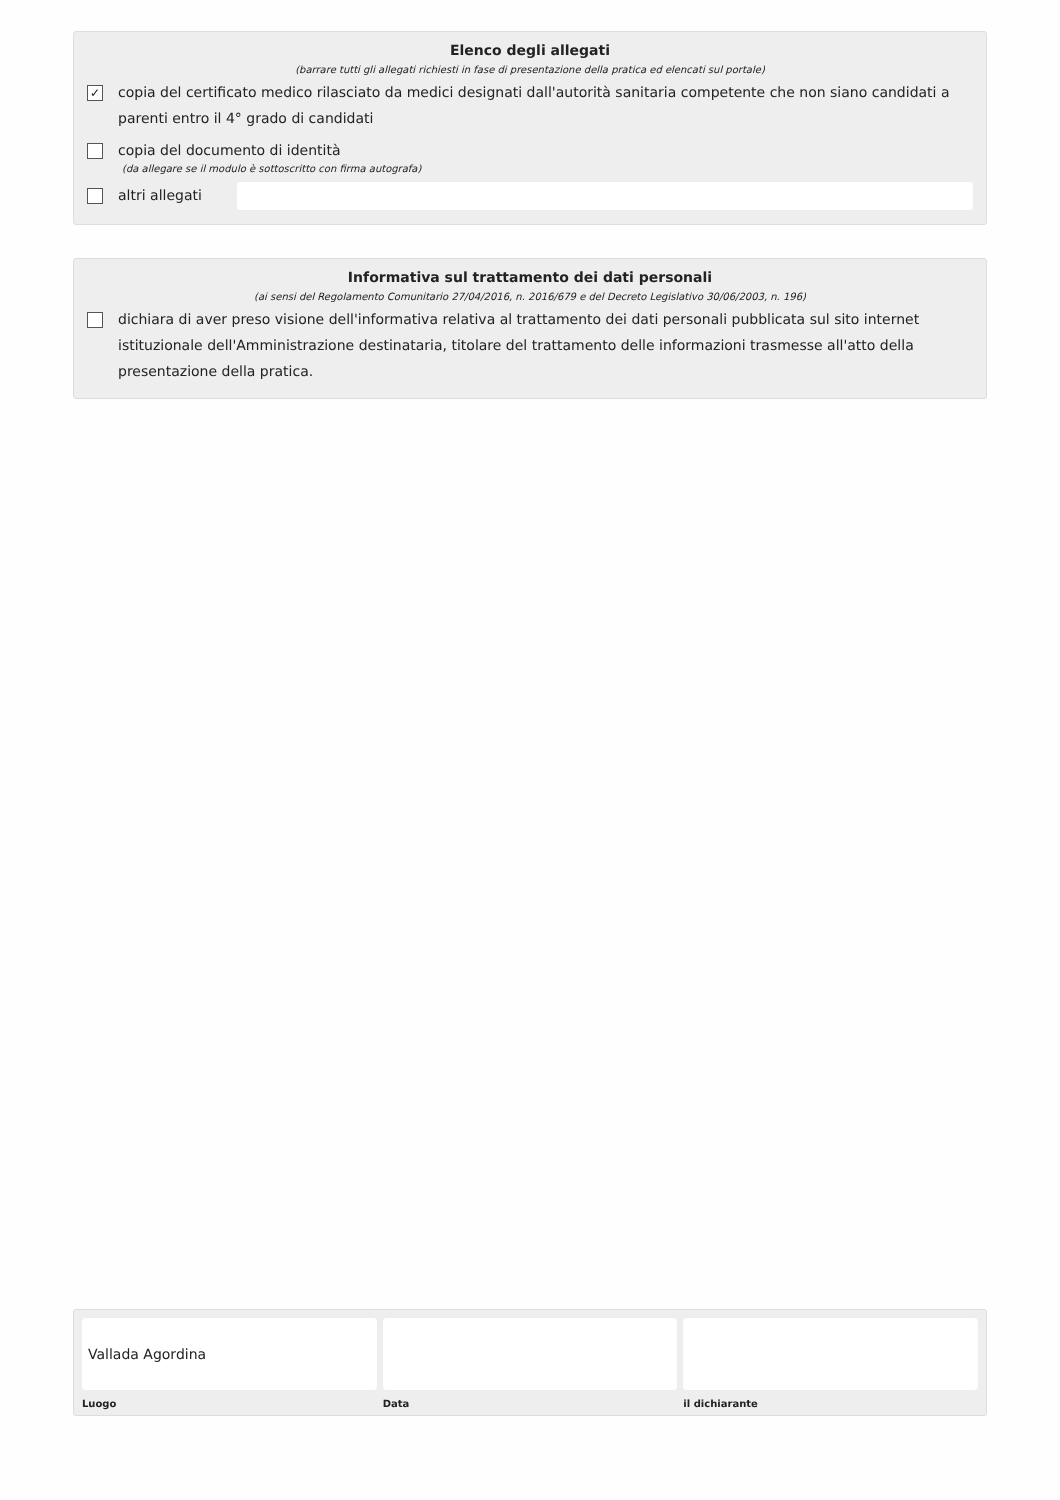Elenco degli allegati
(barrare tutti gli allegati richiesti in fase di presentazione della pratica ed elencati sul portale)
✓ copia del certificato medico rilasciato da medici designati dall'autorità sanitaria competente che non siano candidati a parenti entro il 4° grado di candidati
copia del documento di identità
(da allegare se il modulo è sottoscritto con firma autografa)
altri allegati
Informativa sul trattamento dei dati personali
(ai sensi del Regolamento Comunitario 27/04/2016, n. 2016/679 e del Decreto Legislativo 30/06/2003, n. 196)
dichiara di aver preso visione dell'informativa relativa al trattamento dei dati personali pubblicata sul sito internet istituzionale dell'Amministrazione destinataria, titolare del trattamento delle informazioni trasmesse all'atto della presentazione della pratica.
Vallada Agordina
Luogo
Data il dichiarante